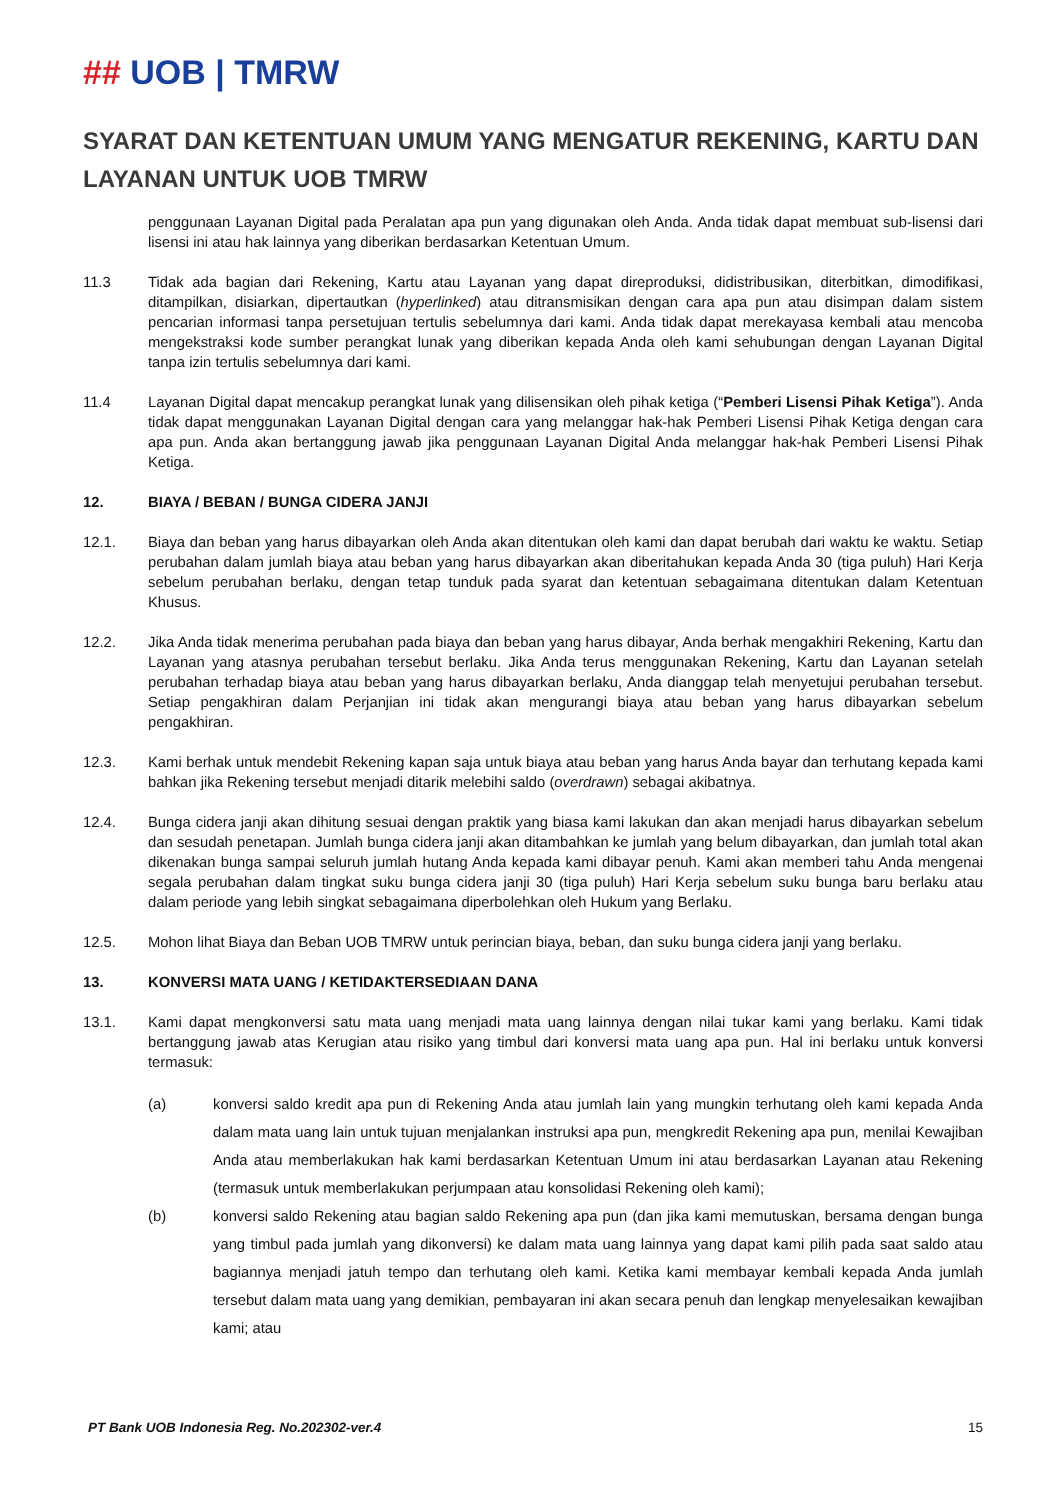## UOB | TMRW
SYARAT DAN KETENTUAN UMUM YANG MENGATUR REKENING, KARTU DAN LAYANAN UNTUK UOB TMRW
penggunaan Layanan Digital pada Peralatan apa pun yang digunakan oleh Anda. Anda tidak dapat membuat sub-lisensi dari lisensi ini atau hak lainnya yang diberikan berdasarkan Ketentuan Umum.
11.3 Tidak ada bagian dari Rekening, Kartu atau Layanan yang dapat direproduksi, didistribusikan, diterbitkan, dimodifikasi, ditampilkan, disiarkan, dipertautkan (hyperlinked) atau ditransmisikan dengan cara apa pun atau disimpan dalam sistem pencarian informasi tanpa persetujuan tertulis sebelumnya dari kami. Anda tidak dapat merekayasa kembali atau mencoba mengekstraksi kode sumber perangkat lunak yang diberikan kepada Anda oleh kami sehubungan dengan Layanan Digital tanpa izin tertulis sebelumnya dari kami.
11.4 Layanan Digital dapat mencakup perangkat lunak yang dilisensikan oleh pihak ketiga (“Pemberi Lisensi Pihak Ketiga”). Anda tidak dapat menggunakan Layanan Digital dengan cara yang melanggar hak-hak Pemberi Lisensi Pihak Ketiga dengan cara apa pun. Anda akan bertanggung jawab jika penggunaan Layanan Digital Anda melanggar hak-hak Pemberi Lisensi Pihak Ketiga.
12. BIAYA / BEBAN / BUNGA CIDERA JANJI
12.1. Biaya dan beban yang harus dibayarkan oleh Anda akan ditentukan oleh kami dan dapat berubah dari waktu ke waktu. Setiap perubahan dalam jumlah biaya atau beban yang harus dibayarkan akan diberitahukan kepada Anda 30 (tiga puluh) Hari Kerja sebelum perubahan berlaku, dengan tetap tunduk pada syarat dan ketentuan sebagaimana ditentukan dalam Ketentuan Khusus.
12.2. Jika Anda tidak menerima perubahan pada biaya dan beban yang harus dibayar, Anda berhak mengakhiri Rekening, Kartu dan Layanan yang atasnya perubahan tersebut berlaku. Jika Anda terus menggunakan Rekening, Kartu dan Layanan setelah perubahan terhadap biaya atau beban yang harus dibayarkan berlaku, Anda dianggap telah menyetujui perubahan tersebut. Setiap pengakhiran dalam Perjanjian ini tidak akan mengurangi biaya atau beban yang harus dibayarkan sebelum pengakhiran.
12.3. Kami berhak untuk mendebit Rekening kapan saja untuk biaya atau beban yang harus Anda bayar dan terhutang kepada kami bahkan jika Rekening tersebut menjadi ditarik melebihi saldo (overdrawn) sebagai akibatnya.
12.4. Bunga cidera janji akan dihitung sesuai dengan praktik yang biasa kami lakukan dan akan menjadi harus dibayarkan sebelum dan sesudah penetapan. Jumlah bunga cidera janji akan ditambahkan ke jumlah yang belum dibayarkan, dan jumlah total akan dikenakan bunga sampai seluruh jumlah hutang Anda kepada kami dibayar penuh. Kami akan memberi tahu Anda mengenai segala perubahan dalam tingkat suku bunga cidera janji 30 (tiga puluh) Hari Kerja sebelum suku bunga baru berlaku atau dalam periode yang lebih singkat sebagaimana diperbolehkan oleh Hukum yang Berlaku.
12.5. Mohon lihat Biaya dan Beban UOB TMRW untuk perincian biaya, beban, dan suku bunga cidera janji yang berlaku.
13. KONVERSI MATA UANG / KETIDAKTERSEDIAAN DANA
13.1. Kami dapat mengkonversi satu mata uang menjadi mata uang lainnya dengan nilai tukar kami yang berlaku. Kami tidak bertanggung jawab atas Kerugian atau risiko yang timbul dari konversi mata uang apa pun. Hal ini berlaku untuk konversi termasuk:
(a) konversi saldo kredit apa pun di Rekening Anda atau jumlah lain yang mungkin terhutang oleh kami kepada Anda dalam mata uang lain untuk tujuan menjalankan instruksi apa pun, mengkredit Rekening apa pun, menilai Kewajiban Anda atau memberlakukan hak kami berdasarkan Ketentuan Umum ini atau berdasarkan Layanan atau Rekening (termasuk untuk memberlakukan perjumpaan atau konsolidasi Rekening oleh kami);
(b) konversi saldo Rekening atau bagian saldo Rekening apa pun (dan jika kami memutuskan, bersama dengan bunga yang timbul pada jumlah yang dikonversi) ke dalam mata uang lainnya yang dapat kami pilih pada saat saldo atau bagiannya menjadi jatuh tempo dan terhutang oleh kami. Ketika kami membayar kembali kepada Anda jumlah tersebut dalam mata uang yang demikian, pembayaran ini akan secara penuh dan lengkap menyelesaikan kewajiban kami; atau
PT Bank UOB Indonesia Reg. No.202302-ver.4 15